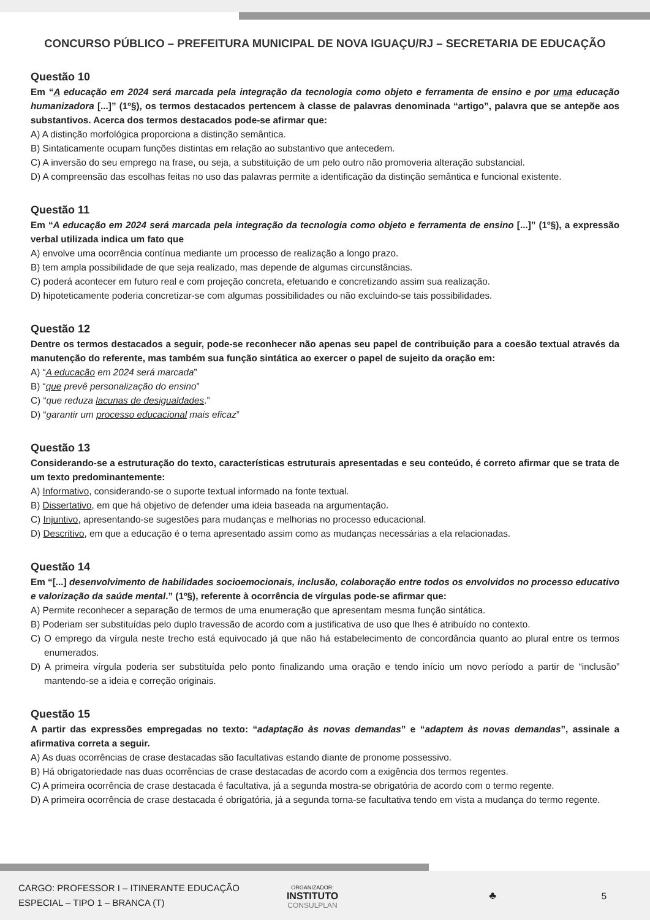CONCURSO PÚBLICO – PREFEITURA MUNICIPAL DE NOVA IGUAÇU/RJ – SECRETARIA DE EDUCAÇÃO
Questão 10
Em “A educação em 2024 será marcada pela integração da tecnologia como objeto e ferramenta de ensino e por uma educação humanizadora [...]” (1º§), os termos destacados pertencem à classe de palavras denominada “artigo”, palavra que se antepõe aos substantivos. Acerca dos termos destacados pode-se afirmar que:
A) A distinção morfológica proporciona a distinção semântica.
B) Sintaticamente ocupam funções distintas em relação ao substantivo que antecedem.
C) A inversão do seu emprego na frase, ou seja, a substituição de um pelo outro não promoveria alteração substancial.
D) A compreensão das escolhas feitas no uso das palavras permite a identificação da distinção semântica e funcional existente.
Questão 11
Em “A educação em 2024 será marcada pela integração da tecnologia como objeto e ferramenta de ensino [...]” (1º§), a expressão verbal utilizada indica um fato que
A) envolve uma ocorrência contínua mediante um processo de realização a longo prazo.
B) tem ampla possibilidade de que seja realizado, mas depende de algumas circunstâncias.
C) poderá acontecer em futuro real e com projeção concreta, efetuando e concretizando assim sua realização.
D) hipoteticamente poderia concretizar-se com algumas possibilidades ou não excluindo-se tais possibilidades.
Questão 12
Dentre os termos destacados a seguir, pode-se reconhecer não apenas seu papel de contribuição para a coesão textual através da manutenção do referente, mas também sua função sintática ao exercer o papel de sujeito da oração em:
A) “A educação em 2024 será marcada”
B) “que prevê personalização do ensino”
C) “que reduza lacunas de desigualdades.”
D) “garantir um processo educacional mais eficaz”
Questão 13
Considerando-se a estruturação do texto, características estruturais apresentadas e seu conteúdo, é correto afirmar que se trata de um texto predominantemente:
A) Informativo, considerando-se o suporte textual informado na fonte textual.
B) Dissertativo, em que há objetivo de defender uma ideia baseada na argumentação.
C) Injuntivo, apresentando-se sugestões para mudanças e melhorias no processo educacional.
D) Descritivo, em que a educação é o tema apresentado assim como as mudanças necessárias a ela relacionadas.
Questão 14
Em “[...] desenvolvimento de habilidades socioemocionais, inclusão, colaboração entre todos os envolvidos no processo educativo e valorização da saúde mental.” (1º§), referente à ocorrência de vírgulas pode-se afirmar que:
A) Permite reconhecer a separação de termos de uma enumeração que apresentam mesma função sintática.
B) Poderiam ser substituídas pelo duplo travessão de acordo com a justificativa de uso que lhes é atribuído no contexto.
C) O emprego da vírgula neste trecho está equivocado já que não há estabelecimento de concordância quanto ao plural entre os termos enumerados.
D) A primeira vírgula poderia ser substituída pelo ponto finalizando uma oração e tendo início um novo período a partir de “inclusão” mantendo-se a ideia e correção originais.
Questão 15
A partir das expressões empregadas no texto: “adaptação às novas demandas” e “adaptem às novas demandas”, assinale a afirmativa correta a seguir.
A) As duas ocorrências de crase destacadas são facultativas estando diante de pronome possessivo.
B) Há obrigatoriedade nas duas ocorrências de crase destacadas de acordo com a exigência dos termos regentes.
C) A primeira ocorrência de crase destacada é facultativa, já a segunda mostra-se obrigatória de acordo com o termo regente.
D) A primeira ocorrência de crase destacada é obrigatória, já a segunda torna-se facultativa tendo em vista a mudança do termo regente.
CARGO: PROFESSOR I – ITINERANTE EDUCAÇÃO
ESPECIAL – TIPO 1 – BRANCA (T)
ORGANIZADOR:
INSTITUTO
CONSULPLAN
♣
5